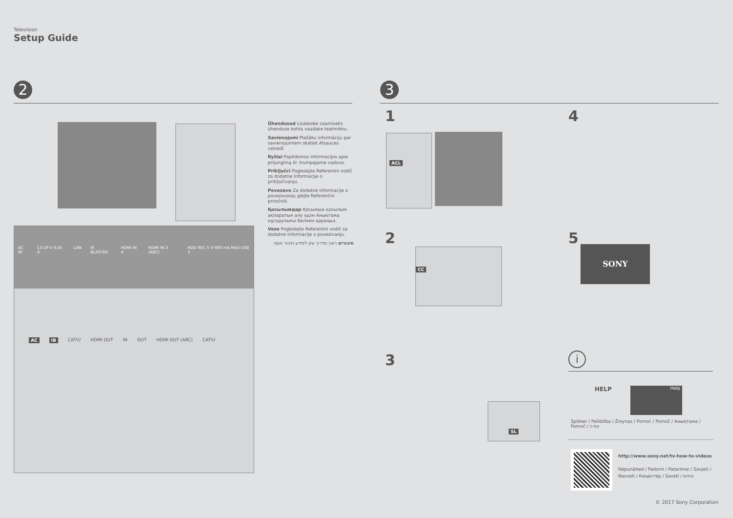Television
Setup Guide
2 3
AC IN 13-19 V 0.45 A LAN IR BLASTER HDMI IN 4 HDMI IN 3 (ARC) HDD REC 5 V 900 mA MAX USB 3
AC IB CATV/ HDMI OUT IN OUT HDMI OUT (ARC) CATV/
Ühendused Lisateabe saamiseks ühenduse kohta vaadake teatmikku.
Savienojumi Plašāku informāciju par savienojumiem skatiet Atsauces ceļvedī.
Ryšiai Papildomos informacijos apie prijungimą žr. trumpajame vadove.
Priključci Pogledajte Referentni vodič za dodatne informacije o priključivanju.
Povezave Za dodatne informacije o povezovanju glejte Referenčni priročnik.
Қосылымдар Қосымша қосылым ақпаратын алу үшін Анықтама нұсқаулығы бөлімін қараңыз.
Veze Pogledajte Referentni vodič za dodatne informacije o povezivanju.
חיבורים ראה מדריך עיון למידע חיבור נוסף.
1
ACL
4
2
CC
5
SONY
3
SL
i
HELP Help
Spikker / Palīdzība / Žinynas / Pomoć / Pomoč / Анықтама / Pomoć / עזרה
http://www.sony.net/tv-how-to-videos
Näpunäited / Padomi / Patarimai / Savjeti / Nasveti / Кеңестер / Saveti / טיפים
© 2017 Sony Corporation